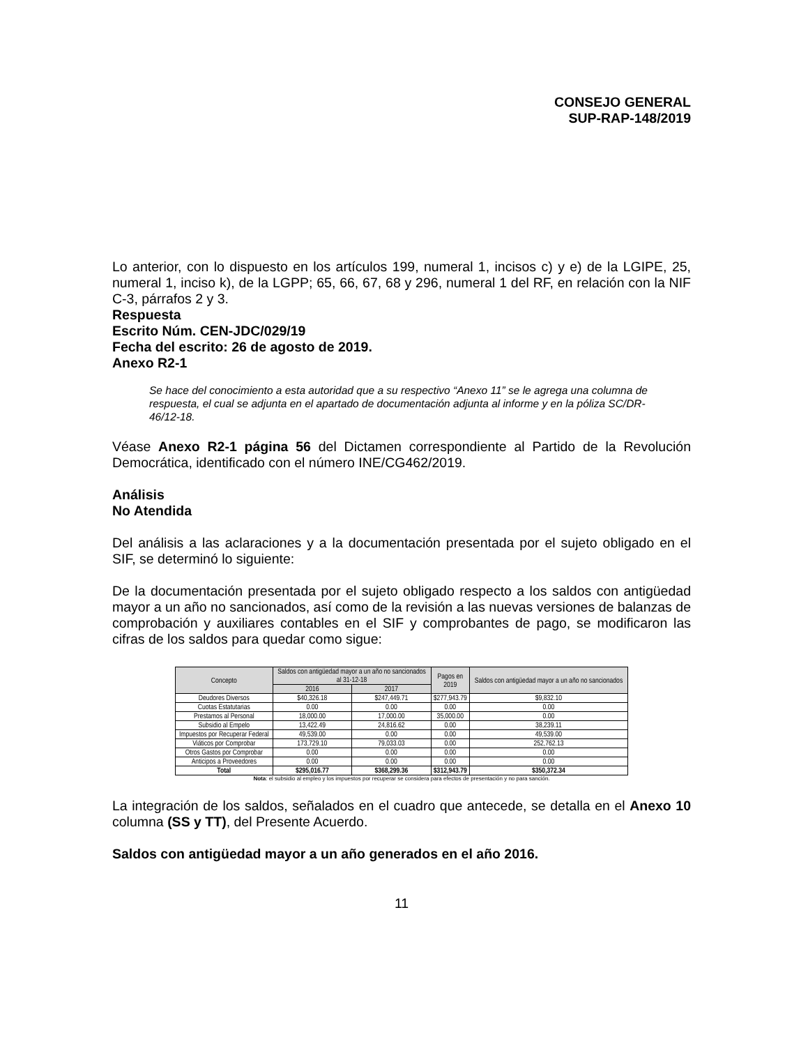CONSEJO GENERAL
SUP-RAP-148/2019
Lo anterior, con lo dispuesto en los artículos 199, numeral 1, incisos c) y e) de la LGIPE, 25, numeral 1, inciso k), de la LGPP; 65, 66, 67, 68 y 296, numeral 1 del RF, en relación con la NIF C-3, párrafos 2 y 3.
Respuesta
Escrito Núm. CEN-JDC/029/19
Fecha del escrito: 26 de agosto de 2019.
Anexo R2-1
Se hace del conocimiento a esta autoridad que a su respectivo “Anexo 11” se le agrega una columna de respuesta, el cual se adjunta en el apartado de documentación adjunta al informe y en la póliza SC/DR-46/12-18.
Véase Anexo R2-1 página 56 del Dictamen correspondiente al Partido de la Revolución Democrática, identificado con el número INE/CG462/2019.
Análisis
No Atendida
Del análisis a las aclaraciones y a la documentación presentada por el sujeto obligado en el SIF, se determinó lo siguiente:
De la documentación presentada por el sujeto obligado respecto a los saldos con antigüedad mayor a un año no sancionados, así como de la revisión a las nuevas versiones de balanzas de comprobación y auxiliares contables en el SIF y comprobantes de pago, se modificaron las cifras de los saldos para quedar como sigue:
| Concepto | Saldos con antigüedad mayor a un año no sancionados al 31-12-18 | | Pagos en 2019 | Saldos con antigüedad mayor a un año no sancionados |
| --- | --- | --- | --- | --- |
| | 2016 | 2017 | | |
| Deudores Diversos | $40,326.18 | $247,449.71 | $277,943.79 | $9,832.10 |
| Cuotas Estatutarias | 0.00 | 0.00 | 0.00 | 0.00 |
| Prestamos al Personal | 18,000.00 | 17,000.00 | 35,000.00 | 0.00 |
| Subsidio al Empelo | 13,422.49 | 24,816.62 | 0.00 | 38,239.11 |
| Impuestos por Recuperar Federal | 49,539.00 | 0.00 | 0.00 | 49,539.00 |
| Viáticos por Comprobar | 173,729.10 | 79,033.03 | 0.00 | 252,762.13 |
| Otros Gastos por Comprobar | 0.00 | 0.00 | 0.00 | 0.00 |
| Anticipos a Proveedores | 0.00 | 0.00 | 0.00 | 0.00 |
| Total | $295,016.77 | $368,299.36 | $312,943.79 | $350,372.34 |
Nota: el subsidio al empleo y los impuestos por recuperar se considera para efectos de presentación y no para sanción.
La integración de los saldos, señalados en el cuadro que antecede, se detalla en el Anexo 10 columna (SS y TT), del Presente Acuerdo.
Saldos con antigüedad mayor a un año generados en el año 2016.
11